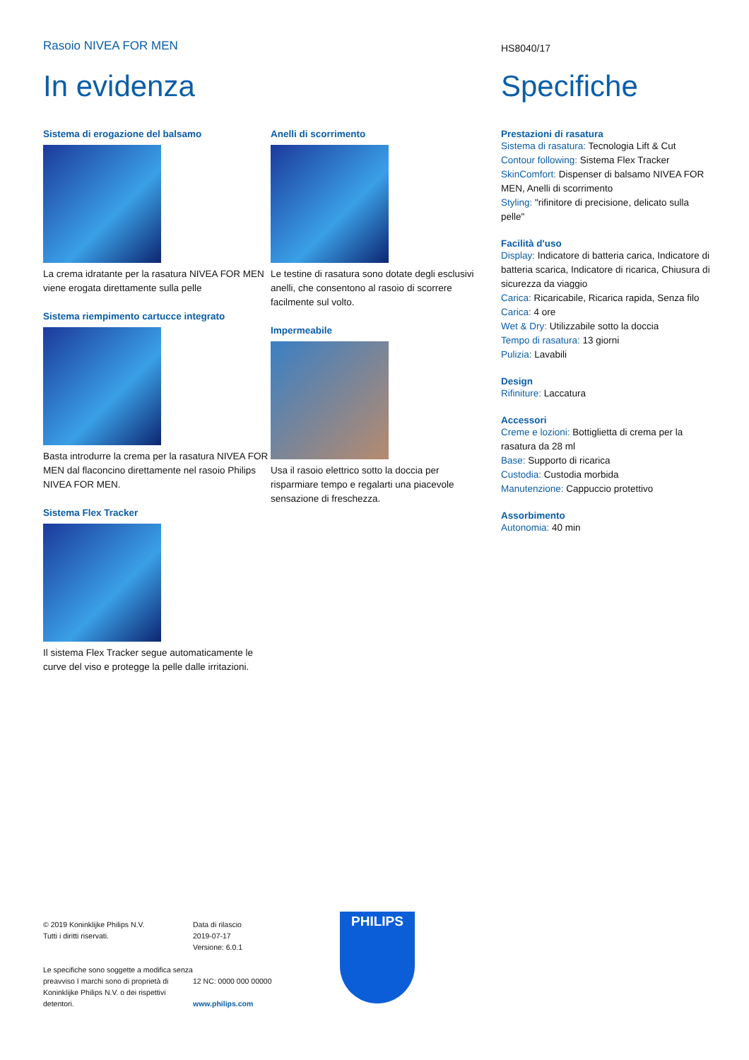Rasoio NIVEA FOR MEN
HS8040/17
In evidenza
Sistema di erogazione del balsamo
La crema idratante per la rasatura NIVEA FOR MEN viene erogata direttamente sulla pelle
Sistema riempimento cartucce integrato
Basta introdurre la crema per la rasatura NIVEA FOR MEN dal flaconcino direttamente nel rasoio Philips NIVEA FOR MEN.
Sistema Flex Tracker
Il sistema Flex Tracker segue automaticamente le curve del viso e protegge la pelle dalle irritazioni.
Anelli di scorrimento
Le testine di rasatura sono dotate degli esclusivi anelli, che consentono al rasoio di scorrere facilmente sul volto.
Impermeabile
Usa il rasoio elettrico sotto la doccia per risparmiare tempo e regalarti una piacevole sensazione di freschezza.
Specifiche
Prestazioni di rasatura
Sistema di rasatura: Tecnologia Lift & Cut
Contour following: Sistema Flex Tracker
SkinComfort: Dispenser di balsamo NIVEA FOR MEN, Anelli di scorrimento
Styling: "rifinitore di precisione, delicato sulla pelle"
Facilità d'uso
Display: Indicatore di batteria carica, Indicatore di batteria scarica, Indicatore di ricarica, Chiusura di sicurezza da viaggio
Carica: Ricaricabile, Ricarica rapida, Senza filo
Carica: 4 ore
Wet & Dry: Utilizzabile sotto la doccia
Tempo di rasatura: 13 giorni
Pulizia: Lavabili
Design
Rifiniture: Laccatura
Accessori
Creme e lozioni: Bottiglietta di crema per la rasatura da 28 ml
Base: Supporto di ricarica
Custodia: Custodia morbida
Manutenzione: Cappuccio protettivo
Assorbimento
Autonomia: 40 min
© 2019 Koninklijke Philips N.V.
Tutti i diritti riservati.
Le specifiche sono soggette a modifica senza preavviso I marchi sono di proprietà di Koninklijke Philips N.V. o dei rispettivi detentori.
Data di rilascio
2019-07-17
Versione: 6.0.1
12 NC: 0000 000 00000
www.philips.com
PHILIPS